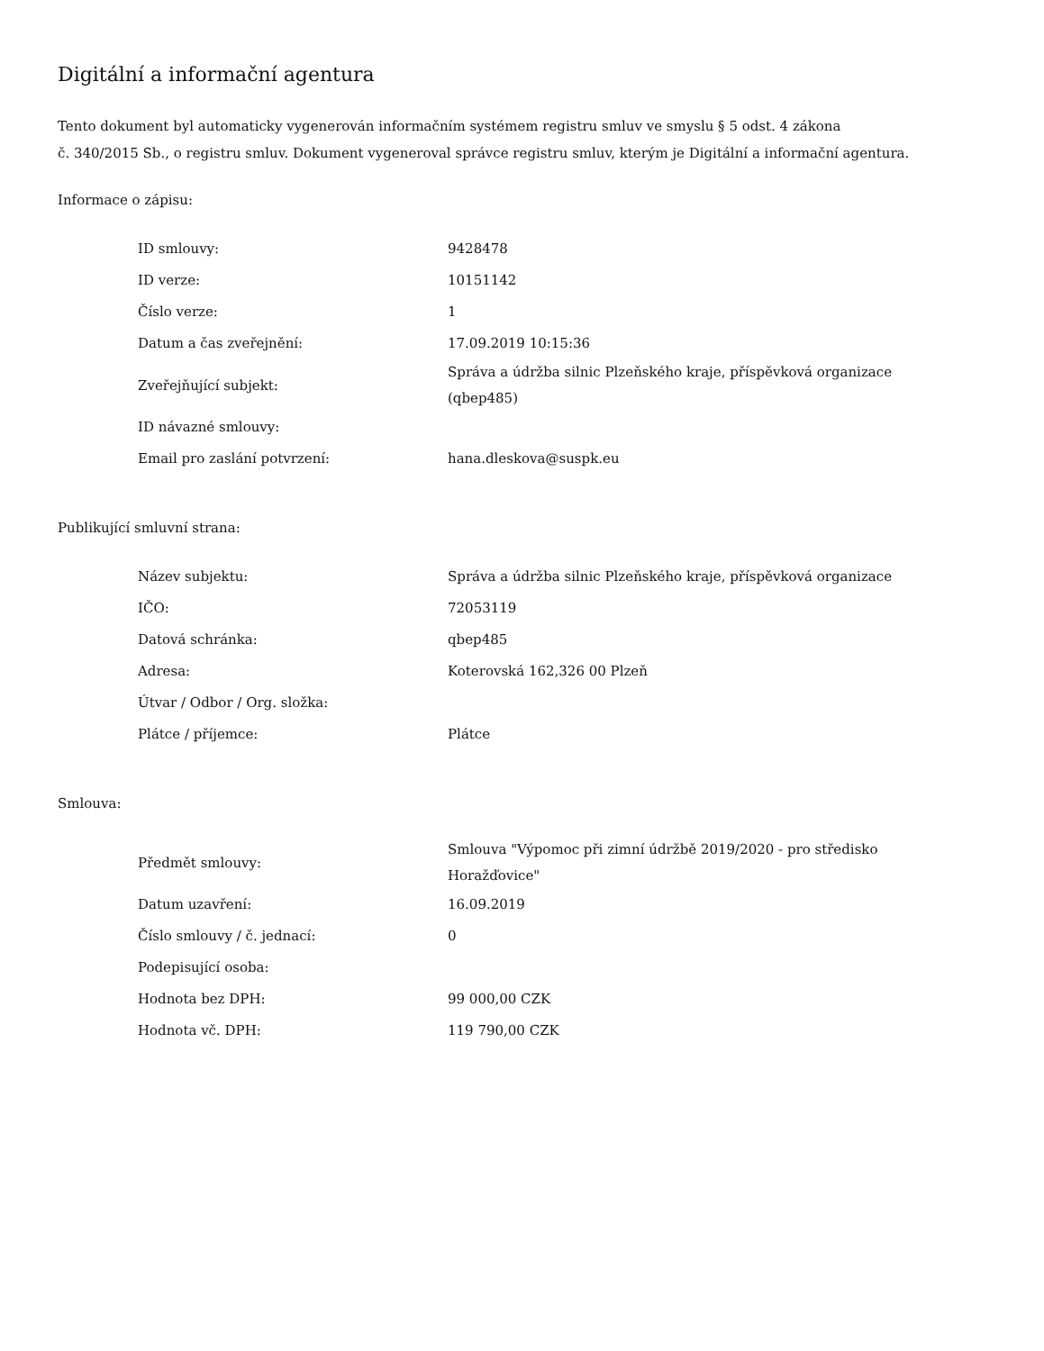Digitální a informační agentura
Tento dokument byl automaticky vygenerován informačním systémem registru smluv ve smyslu § 5 odst. 4 zákona
č. 340/2015 Sb., o registru smluv. Dokument vygeneroval správce registru smluv, kterým je Digitální a informační agentura.
Informace o zápisu:
| ID smlouvy: | 9428478 |
| ID verze: | 10151142 |
| Číslo verze: | 1 |
| Datum a čas zveřejnění: | 17.09.2019 10:15:36 |
| Zveřejňující subjekt: | Správa a údržba silnic Plzeňského kraje, příspěvková organizace (qbep485) |
| ID návazné smlouvy: | |
| Email pro zaslání potvrzení: | hana.dleskova@suspk.eu |
Publikující smluvní strana:
| Název subjektu: | Správa a údržba silnic Plzeňského kraje, příspěvková organizace |
| IČO: | 72053119 |
| Datová schránka: | qbep485 |
| Adresa: | Koterovská 162,326 00 Plzeň |
| Útvar / Odbor / Org. složka: | |
| Plátce / příjemce: | Plátce |
Smlouva:
| Předmět smlouvy: | Smlouva "Výpomoc při zimní údržbě 2019/2020 - pro středisko Horažďovice" |
| Datum uzavření: | 16.09.2019 |
| Číslo smlouvy / č. jednací: | 0 |
| Podepisující osoba: | |
| Hodnota bez DPH: | 99 000,00 CZK |
| Hodnota vč. DPH: | 119 790,00 CZK |